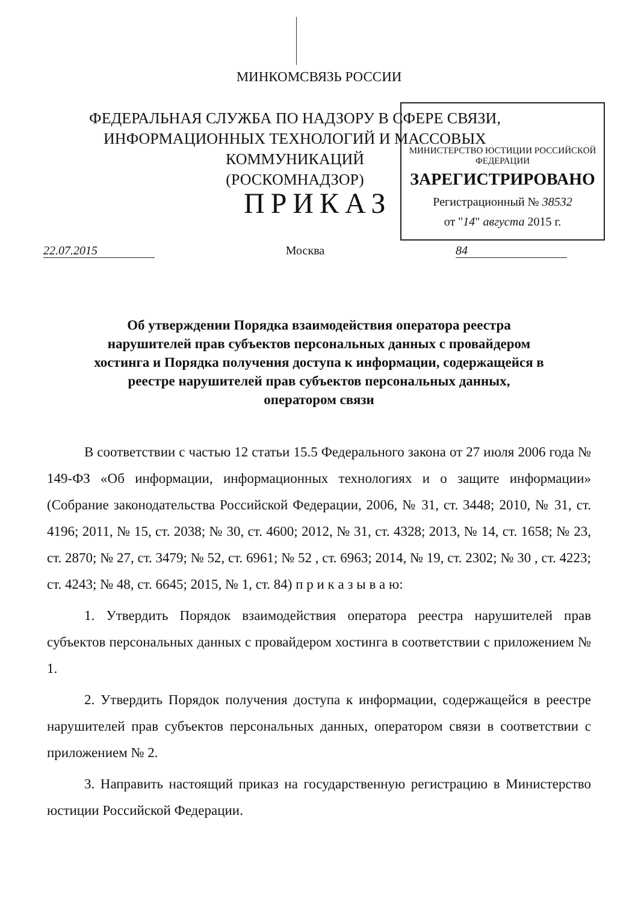МИНКОМСВЯЗЬ РОССИИ
ФЕДЕРАЛЬНАЯ СЛУЖБА ПО НАДЗОРУ В СФЕРЕ СВЯЗИ, ИНФОРМАЦИОННЫХ ТЕХНОЛОГИЙ И МАССОВЫХ КОММУНИКАЦИЙ
(РОСКОМНАДЗОР)
МИНИСТЕРСТВО ЮСТИЦИИ РОССИЙСКОЙ ФЕДЕРАЦИИ
ЗАРЕГИСТРИРОВАНО
Регистрационный № 38532
от "14" августа 2015 г.
ПРИКАЗ
22.07.2015 Москва 84
Об утверждении Порядка взаимодействия оператора реестра нарушителей прав субъектов персональных данных с провайдером хостинга и Порядка получения доступа к информации, содержащейся в реестре нарушителей прав субъектов персональных данных, оператором связи
В соответствии с частью 12 статьи 15.5 Федерального закона от 27 июля 2006 года № 149-ФЗ «Об информации, информационных технологиях и о защите информации» (Собрание законодательства Российской Федерации, 2006, № 31, ст. 3448; 2010, № 31, ст. 4196; 2011, № 15, ст. 2038; № 30, ст. 4600; 2012, № 31, ст. 4328; 2013, № 14, ст. 1658; № 23, ст. 2870; № 27, ст. 3479; № 52, ст. 6961; № 52 , ст. 6963; 2014, № 19, ст. 2302; № 30 , ст. 4223; ст. 4243; № 48, ст. 6645; 2015, № 1, ст. 84) п р и к а з ы в а ю:
1. Утвердить Порядок взаимодействия оператора реестра нарушителей прав субъектов персональных данных с провайдером хостинга в соответствии с приложением № 1.
2. Утвердить Порядок получения доступа к информации, содержащейся в реестре нарушителей прав субъектов персональных данных, оператором связи в соответствии с приложением № 2.
3. Направить настоящий приказ на государственную регистрацию в Министерство юстиции Российской Федерации.